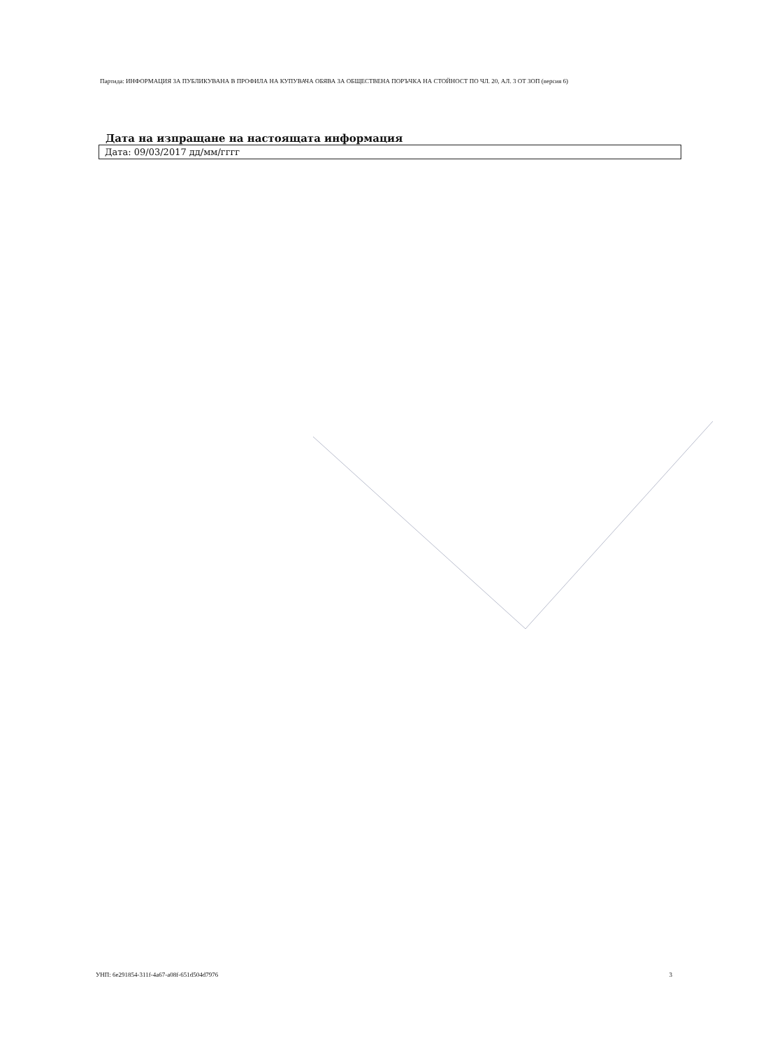Партида: ИНФОРМАЦИЯ ЗА ПУБЛИКУВАНА В ПРОФИЛА НА КУПУВАЧА ОБЯВА ЗА ОБЩЕСТВЕНА ПОРЪЧКА НА СТОЙНОСТ ПО ЧЛ. 20, АЛ. 3 ОТ ЗОП (версия 6)
Дата на изпращане на настоящата информация
Дата: 09/03/2017 дд/мм/гггг
УНП: 6e291854-311f-4a67-a08f-651d504d7976 3